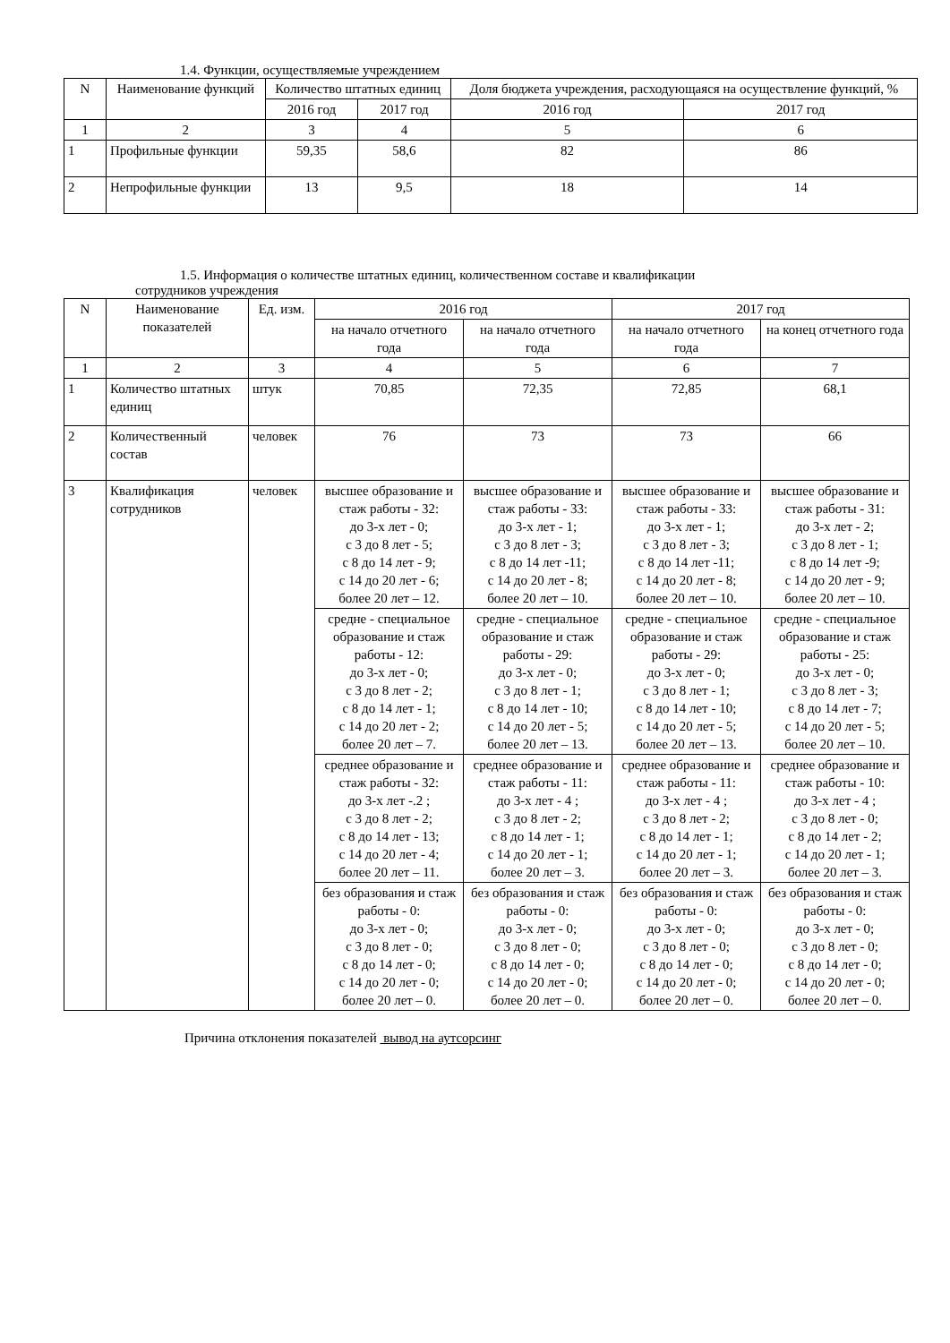1.4. Функции, осуществляемые учреждением
| N | Наименование функций | Количество штатных единиц | | Доля бюджета учреждения, расходующаяся на осуществление функций, % | |
| --- | --- | --- | --- | --- | --- |
| | | 2016 год | 2017 год | 2016 год | 2017 год |
| 1 | 2 | 3 | 4 | 5 | 6 |
| 1 | Профильные функции | 59,35 | 58,6 | 82 | 86 |
| 2 | Непрофильные функции | 13 | 9,5 | 18 | 14 |
1.5. Информация о количестве штатных единиц, количественном составе и квалификации
сотрудников учреждения
| N | Наименование показателей | Ед. изм. | 2016 год | | 2017 год | |
| --- | --- | --- | --- | --- | --- | --- |
| | | | на начало отчетного года | на начало отчетного года | на начало отчетного года | на конец отчетного года |
| 1 | 2 | 3 | 4 | 5 | 6 | 7 |
| 1 | Количество штатных единиц | штук | 70,85 | 72,35 | 72,85 | 68,1 |
| 2 | Количественный состав | человек | 76 | 73 | 73 | 66 |
| 3 | Квалификация сотрудников | человек | высшее образование и стаж работы - 32: до 3-х лет - 0; с 3 до 8 лет - 5; с 8 до 14 лет - 9; с 14 до 20 лет - 6; более 20 лет – 12. | высшее образование и стаж работы - 33: до 3-х лет - 1; с 3 до 8 лет - 3; с 8 до 14 лет -11; с 14 до 20 лет - 8; более 20 лет – 10. | высшее образование и стаж работы - 33: до 3-х лет - 1; с 3 до 8 лет - 3; с 8 до 14 лет -11; с 14 до 20 лет - 8; более 20 лет – 10. | высшее образование и стаж работы - 31: до 3-х лет - 2; с 3 до 8 лет - 1; с 8 до 14 лет -9; с 14 до 20 лет - 9; более 20 лет – 10. |
| | | | средне - специальное образование и стаж работы - 12: до 3-х лет - 0; с 3 до 8 лет - 2; с 8 до 14 лет - 1; с 14 до 20 лет - 2; более 20 лет – 7. | средне - специальное образование и стаж работы - 29: до 3-х лет - 0; с 3 до 8 лет - 1; с 8 до 14 лет - 10; с 14 до 20 лет - 5; более 20 лет – 13. | средне - специальное образование и стаж работы - 29: до 3-х лет - 0; с 3 до 8 лет - 1; с 8 до 14 лет - 10; с 14 до 20 лет - 5; более 20 лет – 13. | средне - специальное образование и стаж работы - 25: до 3-х лет - 0; с 3 до 8 лет - 3; с 8 до 14 лет - 7; с 14 до 20 лет - 5; более 20 лет – 10. |
| | | | среднее образование и стаж работы - 32: до 3-х лет -.2 ; с 3 до 8 лет - 2; с 8 до 14 лет - 13; с 14 до 20 лет - 4; более 20 лет – 11. | среднее образование и стаж работы - 11: до 3-х лет - 4 ; с 3 до 8 лет - 2; с 8 до 14 лет - 1; с 14 до 20 лет - 1; более 20 лет – 3. | среднее образование и стаж работы - 11: до 3-х лет - 4 ; с 3 до 8 лет - 2; с 8 до 14 лет - 1; с 14 до 20 лет - 1; более 20 лет – 3. | среднее образование и стаж работы - 10: до 3-х лет - 4 ; с 3 до 8 лет - 0; с 8 до 14 лет - 2; с 14 до 20 лет - 1; более 20 лет – 3. |
| | | | без образования и стаж работы - 0: до 3-х лет - 0; с 3 до 8 лет - 0; с 8 до 14 лет - 0; с 14 до 20 лет - 0; более 20 лет – 0. | без образования и стаж работы - 0: до 3-х лет - 0; с 3 до 8 лет - 0; с 8 до 14 лет - 0; с 14 до 20 лет - 0; более 20 лет – 0. | без образования и стаж работы - 0: до 3-х лет - 0; с 3 до 8 лет - 0; с 8 до 14 лет - 0; с 14 до 20 лет - 0; более 20 лет – 0. | без образования и стаж работы - 0: до 3-х лет - 0; с 3 до 8 лет - 0; с 8 до 14 лет - 0; с 14 до 20 лет - 0; более 20 лет – 0. |
Причина отклонения показателей вывод на аутсорсинг